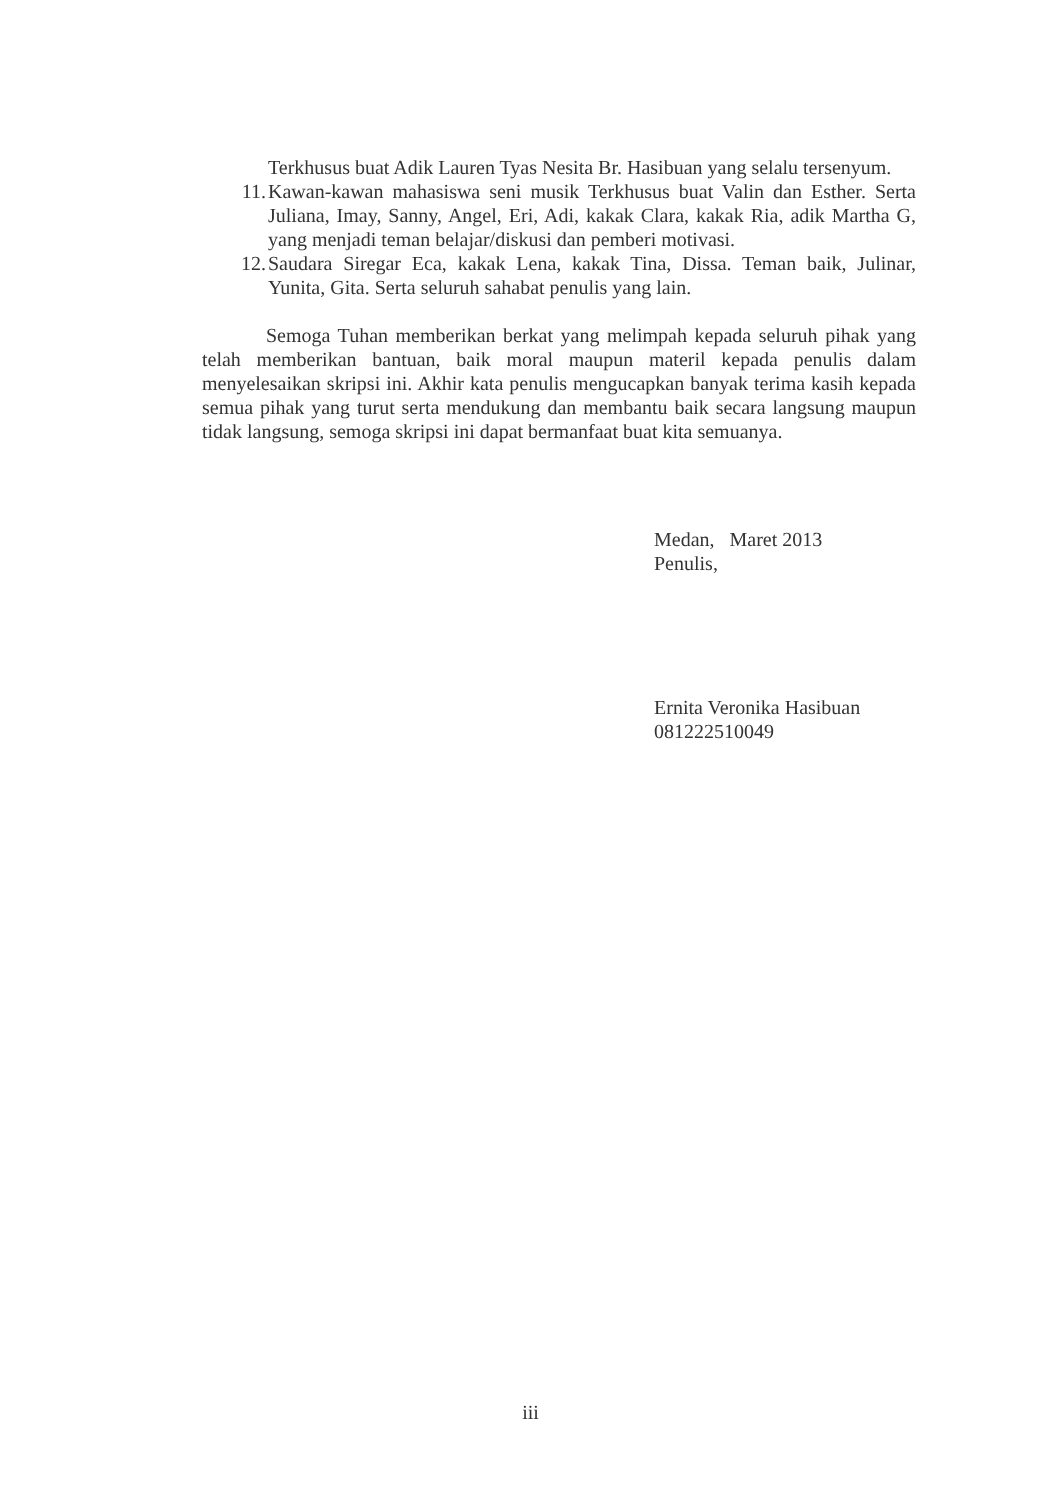Terkhusus buat Adik Lauren Tyas Nesita Br. Hasibuan yang selalu tersenyum.
11. Kawan-kawan mahasiswa seni musik Terkhusus buat Valin dan Esther. Serta Juliana, Imay, Sanny, Angel, Eri, Adi, kakak Clara, kakak Ria, adik Martha G, yang menjadi teman belajar/diskusi dan pemberi motivasi.
12. Saudara Siregar Eca, kakak Lena, kakak Tina, Dissa. Teman baik, Julinar, Yunita, Gita. Serta seluruh sahabat penulis yang lain.
Semoga Tuhan memberikan berkat yang melimpah kepada seluruh pihak yang telah memberikan bantuan, baik moral maupun materil kepada penulis dalam menyelesaikan skripsi ini. Akhir kata penulis mengucapkan banyak terima kasih kepada semua pihak yang turut serta mendukung dan membantu baik secara langsung maupun tidak langsung, semoga skripsi ini dapat bermanfaat buat kita semuanya.
Medan, Maret 2013
Penulis,
Ernita Veronika Hasibuan
081222510049
iii